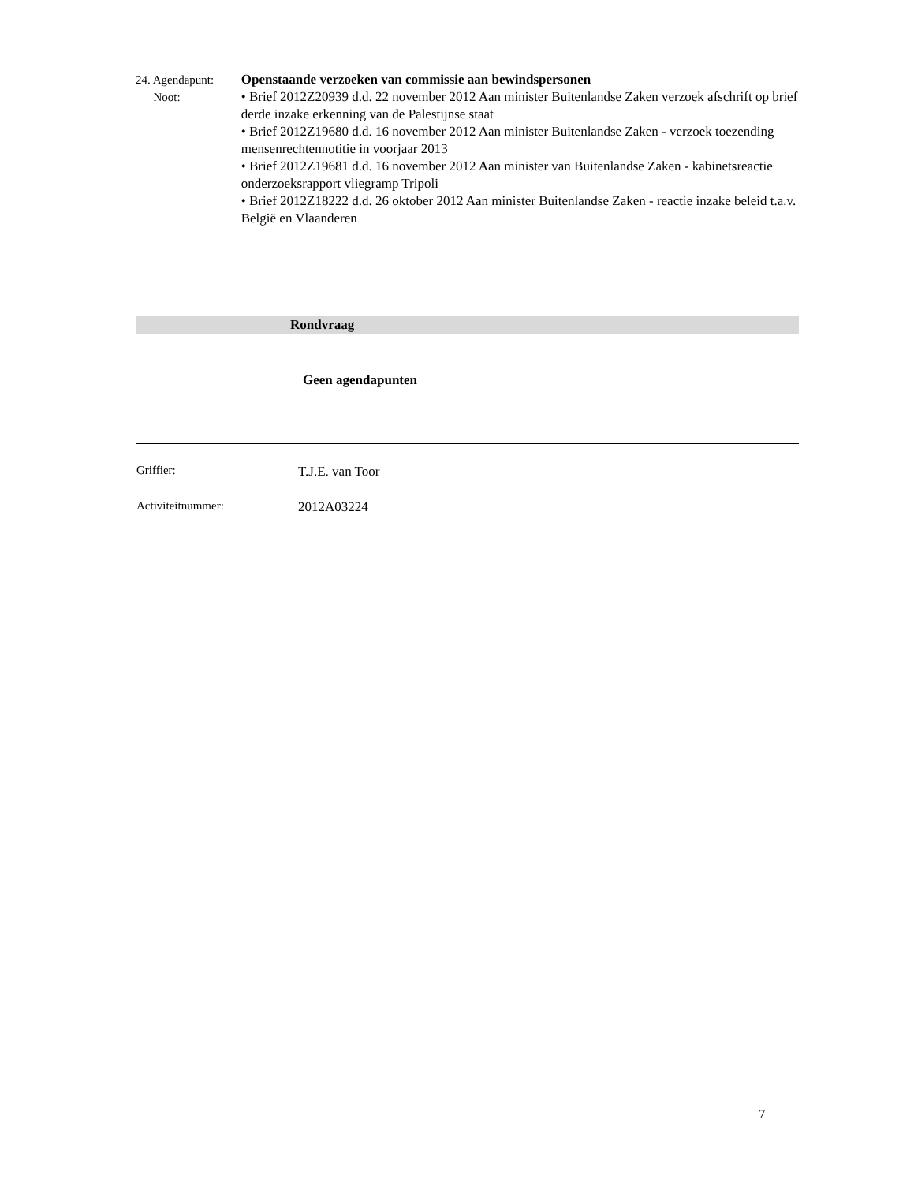24. Agendapunt:
Noot:
Openstaande verzoeken van commissie aan bewindspersonen
• Brief 2012Z20939 d.d. 22 november 2012 Aan minister Buitenlandse Zaken verzoek afschrift op brief derde inzake erkenning van de Palestijnse staat
• Brief 2012Z19680 d.d. 16 november 2012 Aan minister Buitenlandse Zaken - verzoek toezending mensenrechtennotitie in voorjaar 2013
• Brief 2012Z19681 d.d. 16 november 2012 Aan minister van Buitenlandse Zaken - kabinetsreactie onderzoeksrapport vliegramp Tripoli
• Brief 2012Z18222 d.d. 26 oktober 2012 Aan minister Buitenlandse Zaken - reactie inzake beleid t.a.v. België en Vlaanderen
Rondvraag
Geen agendapunten
Griffier: T.J.E. van Toor
Activiteitnummer: 2012A03224
7